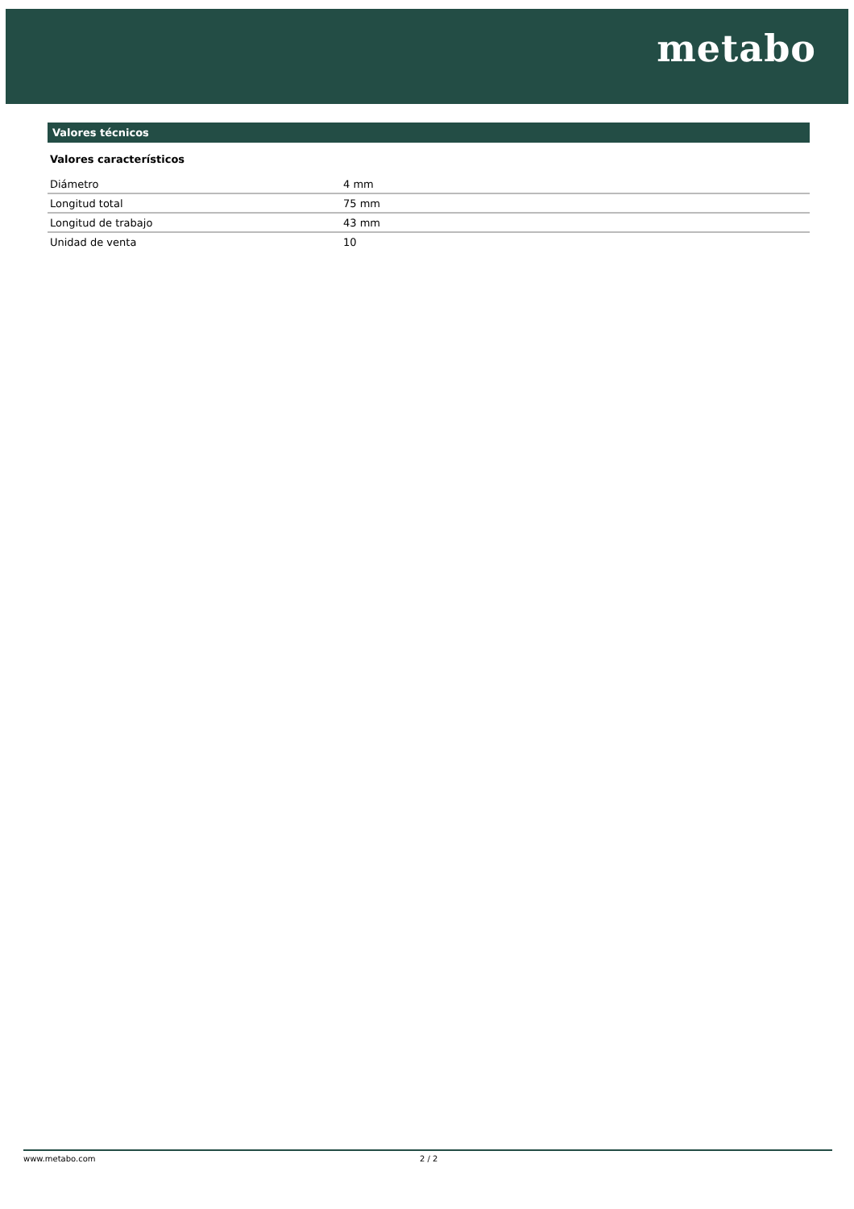metabo
Valores técnicos
Valores característicos
| Diámetro | 4 mm |
| Longitud total | 75 mm |
| Longitud de trabajo | 43 mm |
| Unidad de venta | 10 |
www.metabo.com 2 / 2